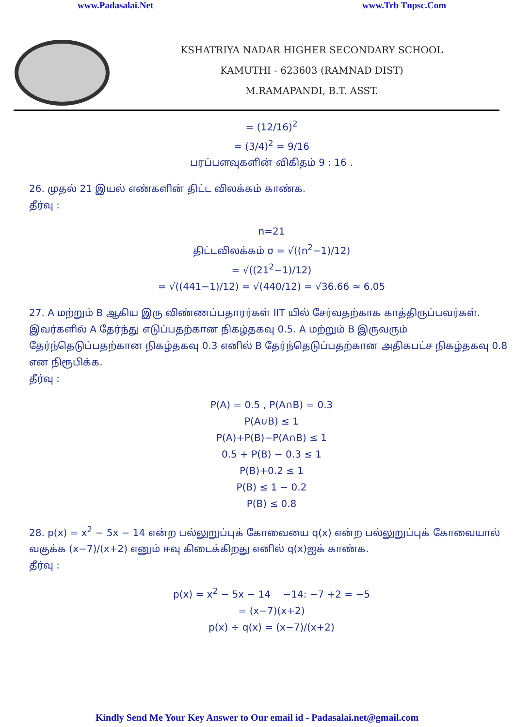www.Padasalai.Net www.Trb Tnpsc.Com
KSHATRIYA NADAR HIGHER SECONDARY SCHOOL
KAMUTHI - 623603 (RAMNAD DIST)
M.RAMAPANDI, B.T. ASST.
= (12/16)<sup>2</sup>
= (3/4)<sup>2</sup> = 9/16
பரப்பளவுகளின் விகிதம் 9 : 16 .
26. முதல் 21 இயல் எண்களின் திட்ட விலக்கம் காண்க.
தீர்வு :
n=21
திட்டவிலக்கம் σ = √((n<sup>2</sup>−1)/12)
= √((21<sup>2</sup>−1)/12)
= √((441−1)/12) = √(440/12) = √36.66 ≃ 6.05
27. A மற்றும் B ஆகிய இரு விண்ணப்பதாரர்கள் IIT யில் சேர்வதற்காக காத்திருப்பவர்கள். இவர்களில் A தேர்ந்து எடுப்பதற்கான நிகழ்தகவு 0.5. A மற்றும் B இருவரும் தேர்ந்தெடுப்பதற்கான நிகழ்தகவு 0.3 எனில் B தேர்ந்தெடுப்பதற்கான அதிகபட்ச நிகழ்தகவு 0.8 என நிரூபிக்க.
தீர்வு :
P(A) = 0.5 , P(A∩B) = 0.3
P(A∪B) ≤ 1
P(A)+P(B)−P(A∩B) ≤ 1
0.5 + P(B) − 0.3 ≤ 1
P(B)+0.2 ≤ 1
P(B) ≤ 1 − 0.2
P(B) ≤ 0.8
28. p(x) = x<sup>2</sup> − 5x − 14 என்ற பல்லுறுப்புக் கோவையை q(x) என்ற பல்லுறுப்புக் கோவையால் வகுக்க (x−7)/(x+2) எனும் ஈவு கிடைக்கிறது எனில் q(x)ஐக் காண்க.
தீர்வு :
p(x) = x<sup>2</sup> − 5x − 14 −14: −7 +2 = −5
= (x−7)(x+2)
p(x) ÷ q(x) = (x−7)/(x+2)
Kindly Send Me Your Key Answer to Our email id - Padasalai.net@gmail.com